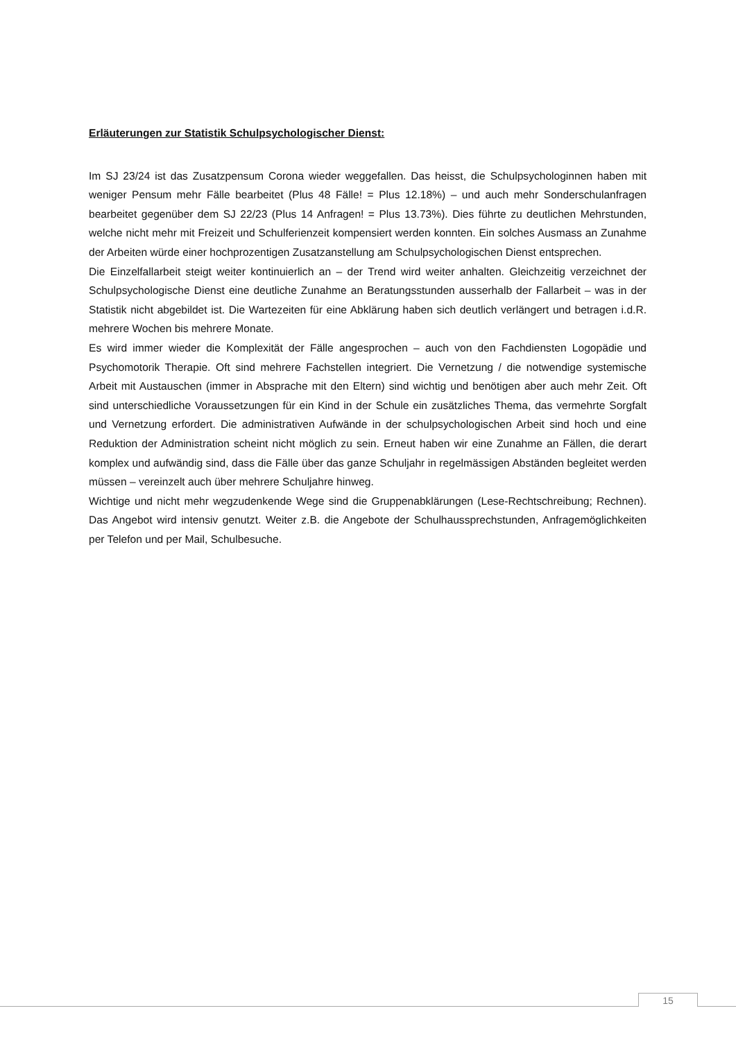Erläuterungen zur Statistik Schulpsychologischer Dienst:
Im SJ 23/24 ist das Zusatzpensum Corona wieder weggefallen. Das heisst, die Schulpsychologinnen haben mit weniger Pensum mehr Fälle bearbeitet (Plus 48 Fälle! = Plus 12.18%) – und auch mehr Sonderschulanfragen bearbeitet gegenüber dem SJ 22/23 (Plus 14 Anfragen! = Plus 13.73%). Dies führte zu deutlichen Mehrstunden, welche nicht mehr mit Freizeit und Schulferienzeit kompensiert werden konnten. Ein solches Ausmass an Zunahme der Arbeiten würde einer hochprozentigen Zusatzanstellung am Schulpsychologischen Dienst entsprechen.
Die Einzelfallarbeit steigt weiter kontinuierlich an – der Trend wird weiter anhalten. Gleichzeitig verzeichnet der Schulpsychologische Dienst eine deutliche Zunahme an Beratungsstunden ausserhalb der Fallarbeit – was in der Statistik nicht abgebildet ist. Die Wartezeiten für eine Abklärung haben sich deutlich verlängert und betragen i.d.R. mehrere Wochen bis mehrere Monate.
Es wird immer wieder die Komplexität der Fälle angesprochen – auch von den Fachdiensten Logopädie und Psychomotorik Therapie. Oft sind mehrere Fachstellen integriert. Die Vernetzung / die notwendige systemische Arbeit mit Austauschen (immer in Absprache mit den Eltern) sind wichtig und benötigen aber auch mehr Zeit. Oft sind unterschiedliche Voraussetzungen für ein Kind in der Schule ein zusätzliches Thema, das vermehrte Sorgfalt und Vernetzung erfordert. Die administrativen Aufwände in der schulpsychologischen Arbeit sind hoch und eine Reduktion der Administration scheint nicht möglich zu sein. Erneut haben wir eine Zunahme an Fällen, die derart komplex und aufwändig sind, dass die Fälle über das ganze Schuljahr in regelmässigen Abständen begleitet werden müssen – vereinzelt auch über mehrere Schuljahre hinweg.
Wichtige und nicht mehr wegzudenkende Wege sind die Gruppenabklärungen (Lese-Rechtschreibung; Rechnen). Das Angebot wird intensiv genutzt. Weiter z.B. die Angebote der Schulhaussprechstunden, Anfragemöglichkeiten per Telefon und per Mail, Schulbesuche.
15